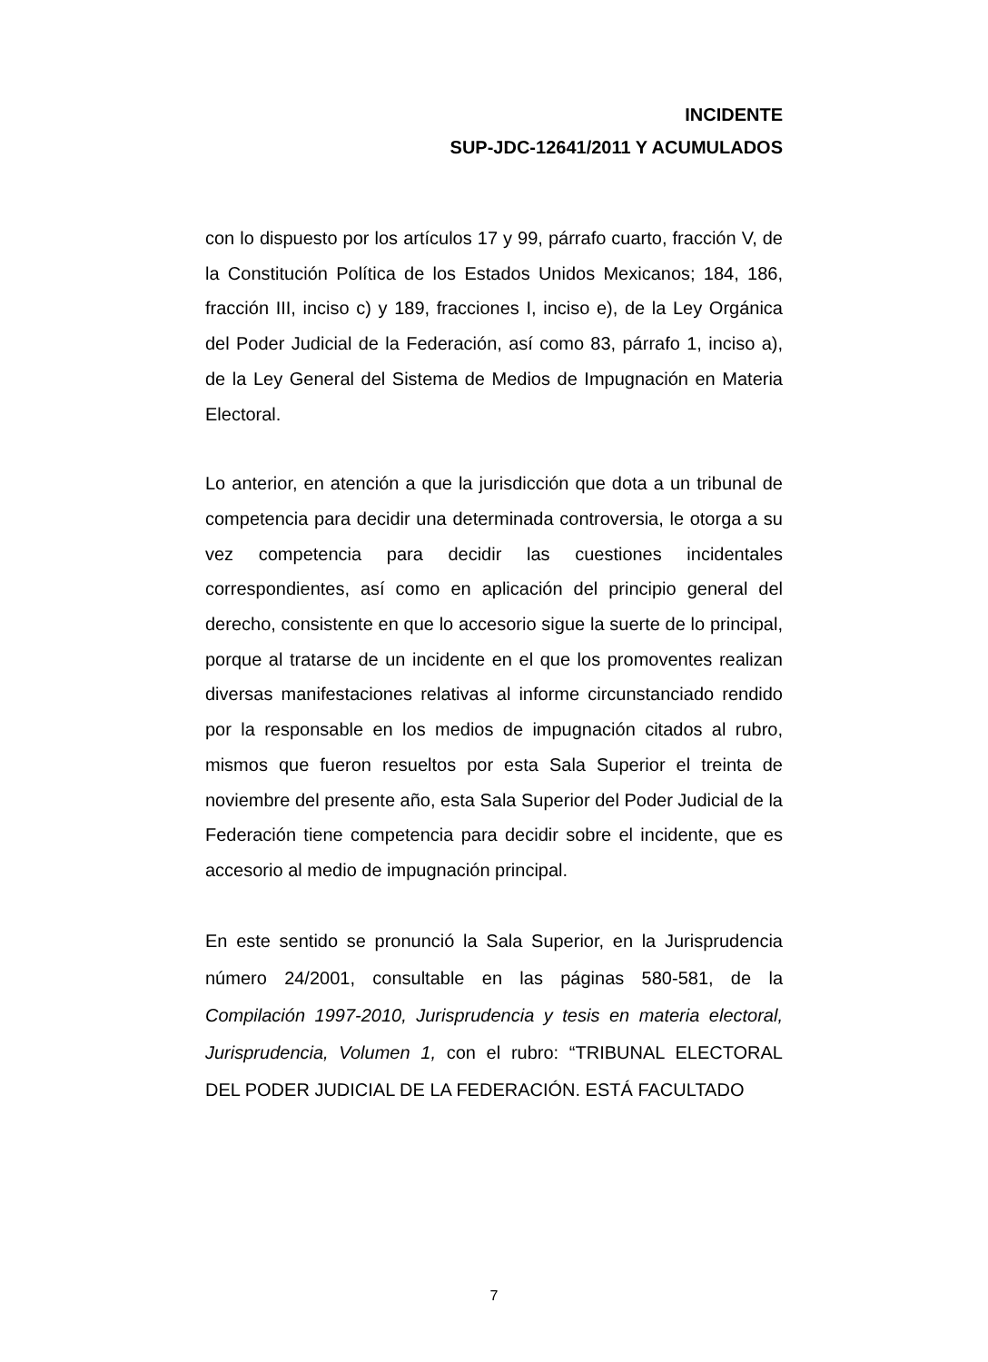INCIDENTE
SUP-JDC-12641/2011 Y ACUMULADOS
con lo dispuesto por los artículos 17 y 99, párrafo cuarto, fracción V, de la Constitución Política de los Estados Unidos Mexicanos; 184, 186, fracción III, inciso c) y 189, fracciones I, inciso e), de la Ley Orgánica del Poder Judicial de la Federación, así como 83, párrafo 1, inciso a), de la Ley General del Sistema de Medios de Impugnación en Materia Electoral.
Lo anterior, en atención a que la jurisdicción que dota a un tribunal de competencia para decidir una determinada controversia, le otorga a su vez competencia para decidir las cuestiones incidentales correspondientes, así como en aplicación del principio general del derecho, consistente en que lo accesorio sigue la suerte de lo principal, porque al tratarse de un incidente en el que los promoventes realizan diversas manifestaciones relativas al informe circunstanciado rendido por la responsable en los medios de impugnación citados al rubro, mismos que fueron resueltos por esta Sala Superior el treinta de noviembre del presente año, esta Sala Superior del Poder Judicial de la Federación tiene competencia para decidir sobre el incidente, que es accesorio al medio de impugnación principal.
En este sentido se pronunció la Sala Superior, en la Jurisprudencia número 24/2001, consultable en las páginas 580-581, de la Compilación 1997-2010, Jurisprudencia y tesis en materia electoral, Jurisprudencia, Volumen 1, con el rubro: “TRIBUNAL ELECTORAL DEL PODER JUDICIAL DE LA FEDERACIÓN. ESTÁ FACULTADO
7